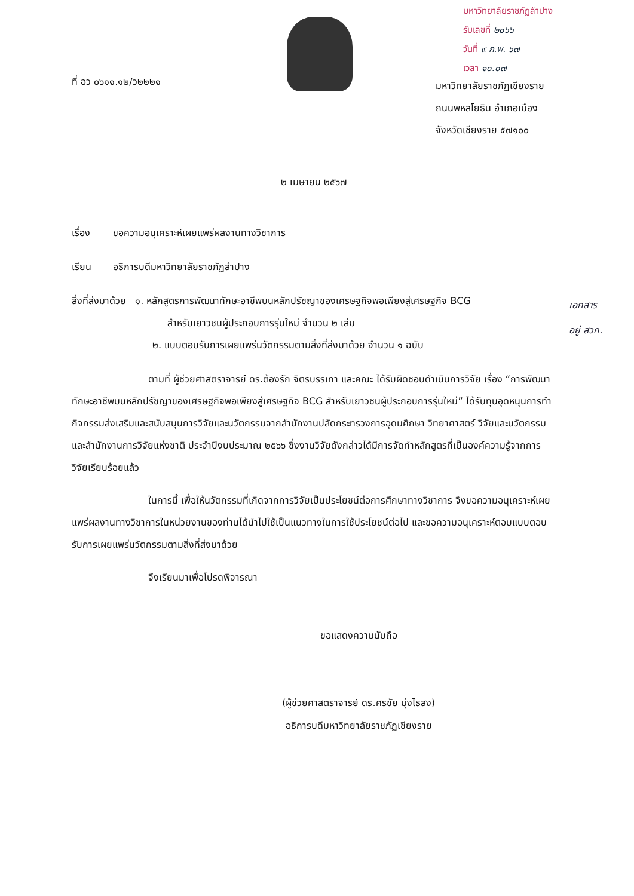มหาวิทยาลัยราชภัฏลำปาง
รับเลขที่ ๒๐๖๖
วันที่ ๙ ก.พ. ๖๗
เวลา ๑๐.๐๗
ที่ อว ๐๖๑๑.๑๒/ว๒๒๒๑
มหาวิทยาลัยราชภัฏเชียงราย
ถนนพหลโยธิน อำเภอเมือง
จังหวัดเชียงราย ๕๗๑๐๐
๒ เมษายน ๒๕๖๗
เรื่อง ขอความอนุเคราะห์เผยแพร่ผลงานทางวิชาการ
เรียน อธิการบดีมหาวิทยาลัยราชภัฏลำปาง
สิ่งที่ส่งมาด้วย ๑. หลักสูตรการพัฒนาทักษะอาชีพบนหลักปรัชญาของเศรษฐกิจพอเพียงสู่เศรษฐกิจ BCG
สำหรับเยาวชนผู้ประกอบการรุ่นใหม่ จำนวน ๒ เล่ม
๒. แบบตอบรับการเผยแพร่นวัตกรรมตามสิ่งที่ส่งมาด้วย จำนวน ๑ ฉบับ
ตามที่ ผู้ช่วยศาสตราจารย์ ดร.ต้องรัก จิตรบรรเทา และคณะ ได้รับผิดชอบดำเนินการวิจัย เรื่อง “การพัฒนาทักษะอาชีพบนหลักปรัชญาของเศรษฐกิจพอเพียงสู่เศรษฐกิจ BCG สำหรับเยาวชนผู้ประกอบการรุ่นใหม่” ได้รับทุนอุดหนุนการทำกิจกรรมส่งเสริมและสนับสนุนการวิจัยและนวัตกรรมจากสำนักงานปลัดกระทรวงการอุดมศึกษา วิทยาศาสตร์ วิจัยและนวัตกรรม และสำนักงานการวิจัยแห่งชาติ ประจำปีงบประมาณ ๒๕๖๖ ซึ่งงานวิจัยดังกล่าวได้มีการจัดทำหลักสูตรที่เป็นองค์ความรู้จากการวิจัยเรียบร้อยแล้ว
ในการนี้ เพื่อให้นวัตกรรมที่เกิดจากการวิจัยเป็นประโยชน์ต่อการศึกษาทางวิชาการ จึงขอความอนุเคราะห์เผยแพร่ผลงานทางวิชาการในหน่วยงานของท่านได้นำไปใช้เป็นแนวทางในการใช้ประโยชน์ต่อไป และขอความอนุเคราะห์ตอบแบบตอบรับการเผยแพร่นวัตกรรมตามสิ่งที่ส่งมาด้วย
จึงเรียนมาเพื่อโปรดพิจารณา
ขอแสดงความนับถือ
(ผู้ช่วยศาสตราจารย์ ดร.ศรชัย มุ่งไธสง)
อธิการบดีมหาวิทยาลัยราชภัฏเชียงราย
เอกสาร
อยู่ สวก.